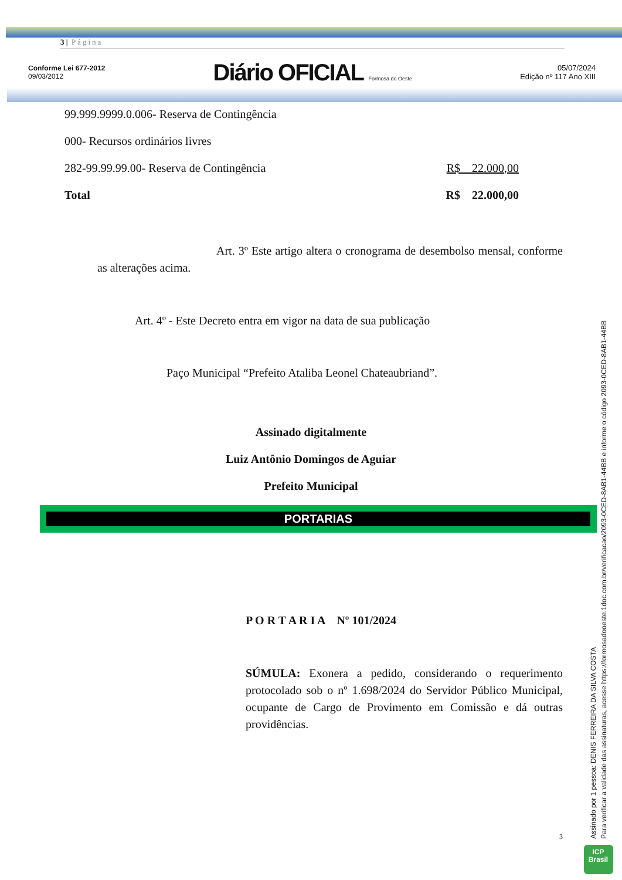3 | Página
Conforme Lei 677-2012
09/03/2012
Diário OFICIAL Formosa do Oeste
05/07/2024
Edição nº 117 Ano XIII
| 99.999.9999.0.006- Reserva de Contingência | |
| 000- Recursos ordinários livres | |
| 282-99.99.99.00- Reserva de Contingência | R$ 22.000,00 |
| Total | R$ 22.000,00 |
Art. 3º Este artigo altera o cronograma de desembolso mensal, conforme as alterações acima.
Art. 4º - Este Decreto entra em vigor na data de sua publicação
Paço Municipal “Prefeito Ataliba Leonel Chateaubriand”.
Assinado digitalmente
Luiz Antônio Domingos de Aguiar
Prefeito Municipal
PORTARIAS
P O R T A R I A Nº 101/2024
SÚMULA: Exonera a pedido, considerando o requerimento protocolado sob o nº 1.698/2024 do Servidor Público Municipal, ocupante de Cargo de Provimento em Comissão e dá outras providências.
3
Assinado por 1 pessoa: DENIS FERREIRA DA SILVA COSTA
Para verificar a validade das assinaturas, acesse https://formosadooeste.1doc.com.br/verificacao/2093-0CED-8AB1-44BB e informe o código 2093-0CED-8AB1-44BB
ICP
Brasil